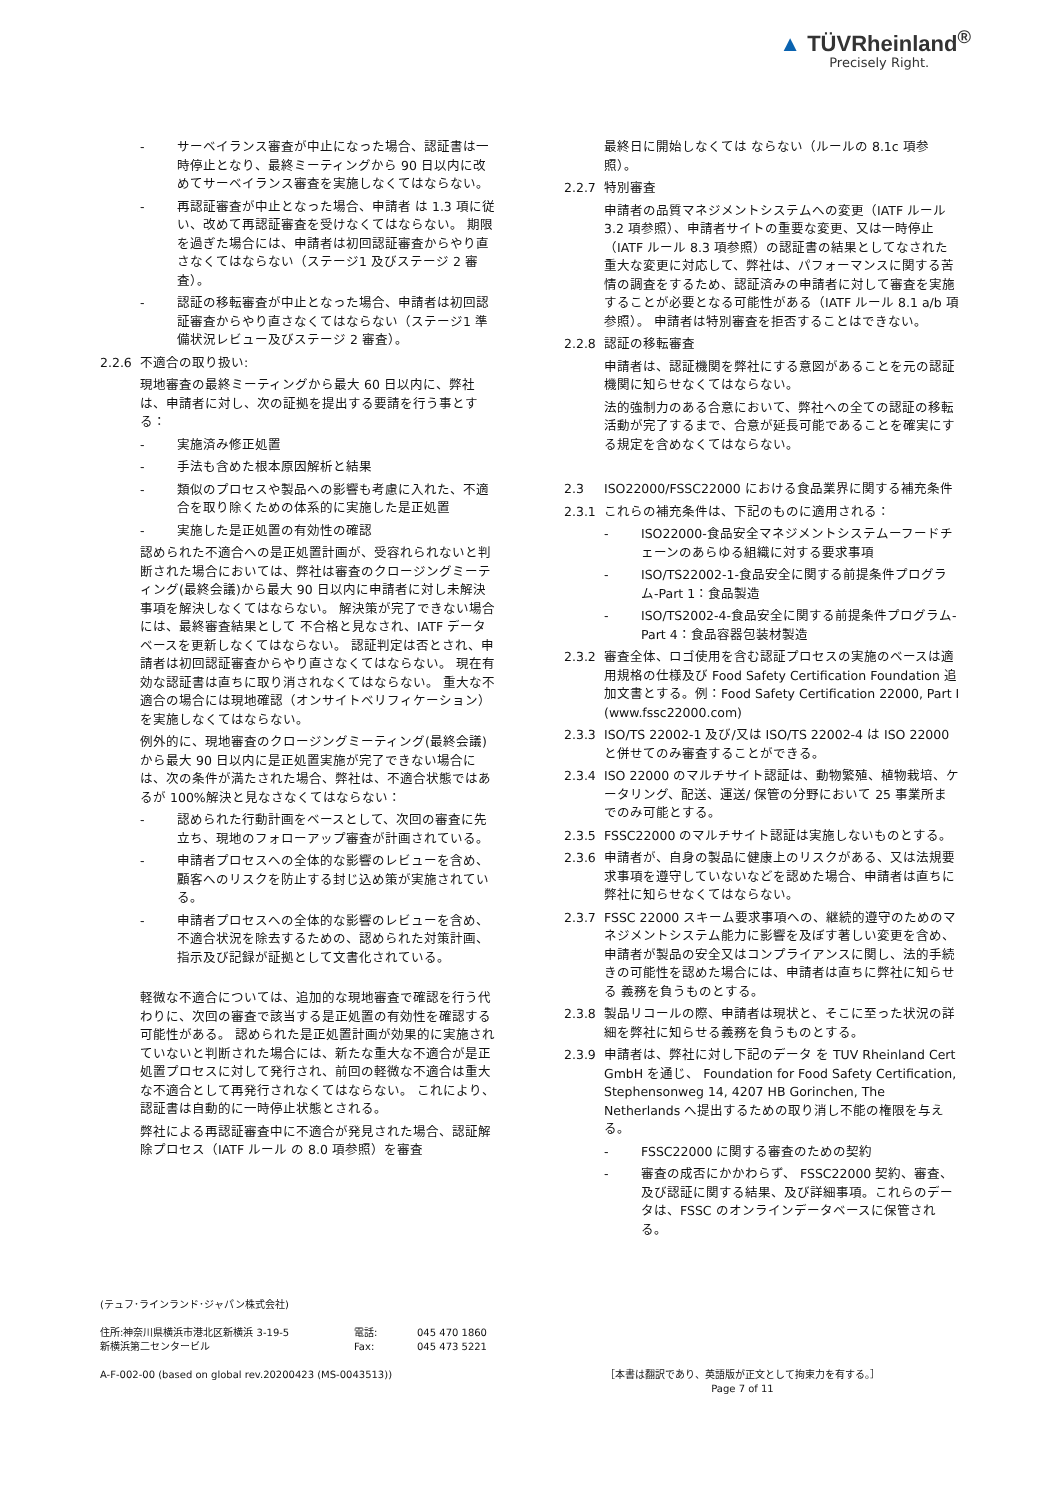▲ TÜVRheinland<sup>®</sup>
Precisely Right.
- サーベイランス審査が中止になった場合、認証書は一時停止となり、最終ミーティングから 90 日以内に改めてサーベイランス審査を実施しなくてはならない。
- 再認証審査が中止となった場合、申請者 は 1.3 項に従い、改めて再認証審査を受けなくてはならない。 期限を過ぎた場合には、申請者は初回認証審査からやり直さなくてはならない（ステージ1 及びステージ 2 審査）。
- 認証の移転審査が中止となった場合、申請者は初回認証審査からやり直さなくてはならない（ステージ1 準備状況レビュー及びステージ 2 審査）。
2.2.6 不適合の取り扱い:
現地審査の最終ミーティングから最大 60 日以内に、弊社は、申請者に対し、次の証拠を提出する要請を行う事とする：
- 実施済み修正処置
- 手法も含めた根本原因解析と結果
- 類似のプロセスや製品への影響も考慮に入れた、不適合を取り除くための体系的に実施した是正処置
- 実施した是正処置の有効性の確認
認められた不適合への是正処置計画が、受容れられないと判断された場合においては、弊社は審査のクロージングミーティング(最終会議)から最大 90 日以内に申請者に対し未解決事項を解決しなくてはならない。 解決策が完了できない場合には、最終審査結果として 不合格と見なされ、IATF データベースを更新しなくてはならない。 認証判定は否とされ、申請者は初回認証審査からやり直さなくてはならない。 現在有効な認証書は直ちに取り消されなくてはならない。 重大な不適合の場合には現地確認（オンサイトベリフィケーション）を実施しなくてはならない。
例外的に、現地審査のクロージングミーティング(最終会議)から最大 90 日以内に是正処置実施が完了できない場合には、次の条件が満たされた場合、弊社は、不適合状態ではあるが 100%解決と見なさなくてはならない：
- 認められた行動計画をベースとして、次回の審査に先立ち、現地のフォローアップ審査が計画されている。
- 申請者プロセスへの全体的な影響のレビューを含め、顧客へのリスクを防止する封じ込め策が実施されている。
- 申請者プロセスへの全体的な影響のレビューを含め、不適合状況を除去するための、認められた対策計画、指示及び記録が証拠として文書化されている。
軽微な不適合については、追加的な現地審査で確認を行う代わりに、次回の審査で該当する是正処置の有効性を確認する可能性がある。 認められた是正処置計画が効果的に実施されていないと判断された場合には、新たな重大な不適合が是正処置プロセスに対して発行され、前回の軽微な不適合は重大な不適合として再発行されなくてはならない。 これにより、認証書は自動的に一時停止状態とされる。
弊社による再認証審査中に不適合が発見された場合、認証解除プロセス（IATF ルール の 8.0 項参照）を審査
最終日に開始しなくては ならない（ルールの 8.1c 項参照）。
2.2.7 特別審査
申請者の品質マネジメントシステムへの変更（IATF ルール 3.2 項参照）、申請者サイトの重要な変更、又は一時停止（IATF ルール 8.3 項参照）の認証書の結果としてなされた重大な変更に対応して、弊社は、パフォーマンスに関する苦情の調査をするため、認証済みの申請者に対して審査を実施することが必要となる可能性がある（IATF ルール 8.1 a/b 項参照）。 申請者は特別審査を拒否することはできない。
2.2.8 認証の移転審査
申請者は、認証機関を弊社にする意図があることを元の認証機関に知らせなくてはならない。
法的強制力のある合意において、弊社への全ての認証の移転活動が完了するまで、合意が延長可能であることを確実にする規定を含めなくてはならない。
2.3 ISO22000/FSSC22000 における食品業界に関する補充条件
2.3.1 これらの補充条件は、下記のものに適用される：
- ISO22000-食品安全マネジメントシステムーフードチェーンのあらゆる組織に対する要求事項
- ISO/TS22002-1-食品安全に関する前提条件プログラム-Part 1：食品製造
- ISO/TS2002-4-食品安全に関する前提条件プログラム-Part 4：食品容器包装材製造
2.3.2 審査全体、ロゴ使用を含む認証プロセスの実施のベースは適用規格の仕様及び Food Safety Certification Foundation 追加文書とする。例：Food Safety Certification 22000, Part I (www.fssc22000.com)
2.3.3 ISO/TS 22002-1 及び/又は ISO/TS 22002-4 は ISO 22000 と併せてのみ審査することができる。
2.3.4 ISO 22000 のマルチサイト認証は、動物繁殖、植物栽培、ケータリング、配送、運送/ 保管の分野において 25 事業所までのみ可能とする。
2.3.5 FSSC22000 のマルチサイト認証は実施しないものとする。
2.3.6 申請者が、自身の製品に健康上のリスクがある、又は法規要求事項を遵守していないなどを認めた場合、申請者は直ちに弊社に知らせなくてはならない。
2.3.7 FSSC 22000 スキーム要求事項への、継続的遵守のためのマネジメントシステム能力に影響を及ぼす著しい変更を含め、申請者が製品の安全又はコンプライアンスに関し、法的手続きの可能性を認めた場合には、申請者は直ちに弊社に知らせる 義務を負うものとする。
2.3.8 製品リコールの際、申請者は現状と、そこに至った状況の詳細を弊社に知らせる義務を負うものとする。
2.3.9 申請者は、弊社に対し下記のデータ を TUV Rheinland Cert GmbH を通じ、 Foundation for Food Safety Certification, Stephensonweg 14, 4207 HB Gorinchen, The Netherlands へ提出するための取り消し不能の権限を与える。
- FSSC22000 に関する審査のための契約
- 審査の成否にかかわらず、 FSSC22000 契約、審査、及び認証に関する結果、及び詳細事項。これらのデータは、FSSC のオンラインデータベースに保管される。
(テュフ･ラインランド･ジャパン株式会社)
住所:神奈川県横浜市港北区新横浜 3-19-5
新横浜第二センタービル
電話:
Fax:
045 470 1860
045 473 5221
A-F-002-00 (based on global rev.20200423 (MS-0043513))
［本書は翻訳であり、英語版が正文として拘束力を有する。］
Page 7 of 11